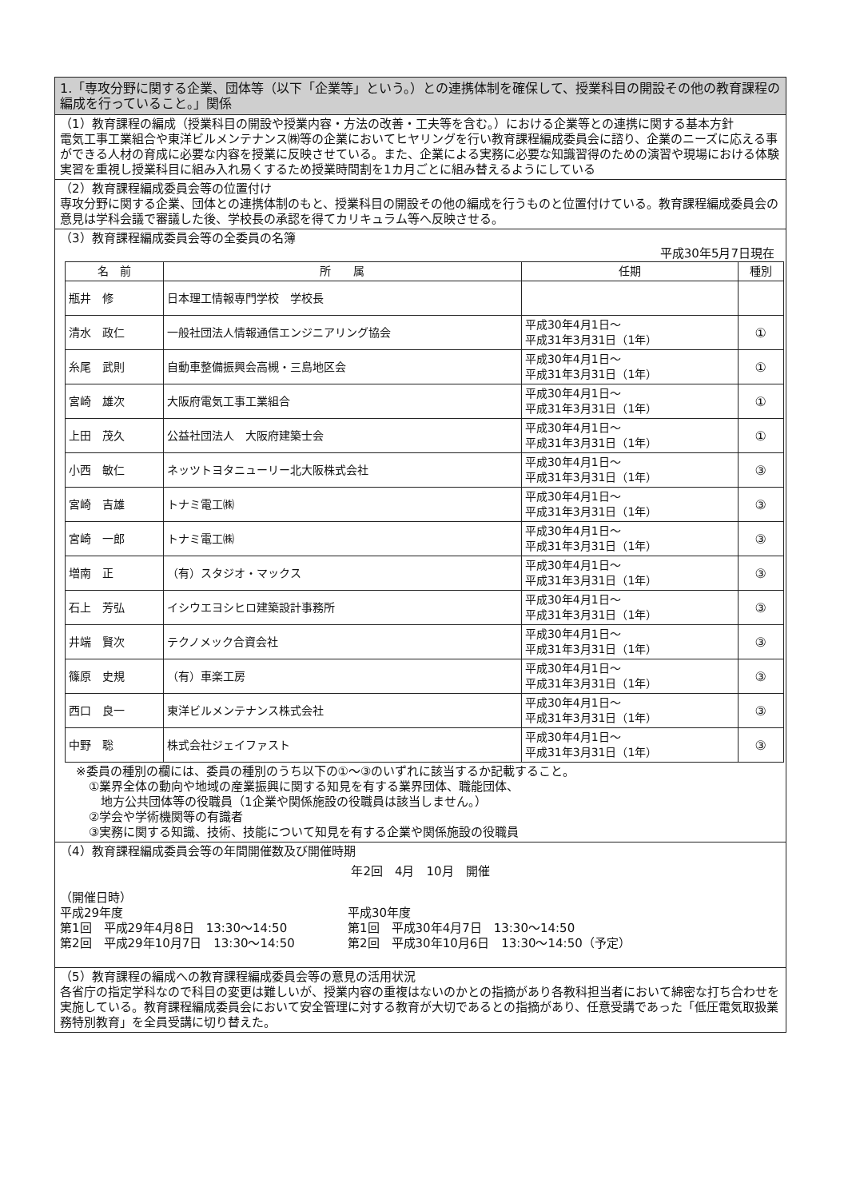1.「専攻分野に関する企業、団体等（以下「企業等」という。）との連携体制を確保して、授業科目の開設その他の教育課程の編成を行っていること。」関係
（1）教育課程の編成（授業科目の開設や授業内容・方法の改善・工夫等を含む。）における企業等との連携に関する基本方針
電気工事工業組合や東洋ビルメンテナンス㈱等の企業においてヒヤリングを行い教育課程編成委員会に諮り、企業のニーズに応える事ができる人材の育成に必要な内容を授業に反映させている。また、企業による実務に必要な知識習得のための演習や現場における体験実習を重視し授業科目に組み入れ易くするため授業時間割を1カ月ごとに組み替えるようにしている
（2）教育課程編成委員会等の位置付け
専攻分野に関する企業、団体との連携体制のもと、授業科目の開設その他の編成を行うものと位置付けている。教育課程編成委員会の意見は学科会議で審議した後、学校長の承認を得てカリキュラム等へ反映させる。
（3）教育課程編成委員会等の全委員の名簿
平成30年5月7日現在
| 名 前 | 所 属 | 任期 | 種別 |
| --- | --- | --- | --- |
| 瓶井 修 | 日本理工情報専門学校 学校長 | | |
| 清水 政仁 | 一般社団法人情報通信エンジニアリング協会 | 平成30年4月1日～ 平成31年3月31日（1年） | ① |
| 糸尾 武則 | 自動車整備振興会高槻・三島地区会 | 平成30年4月1日～ 平成31年3月31日（1年） | ① |
| 宮崎 雄次 | 大阪府電気工事工業組合 | 平成30年4月1日～ 平成31年3月31日（1年） | ① |
| 上田 茂久 | 公益社団法人 大阪府建築士会 | 平成30年4月1日～ 平成31年3月31日（1年） | ① |
| 小西 敏仁 | ネッツトヨタニューリー北大阪株式会社 | 平成30年4月1日～ 平成31年3月31日（1年） | ③ |
| 宮崎 吉雄 | トナミ電工㈱ | 平成30年4月1日～ 平成31年3月31日（1年） | ③ |
| 宮崎 一郎 | トナミ電工㈱ | 平成30年4月1日～ 平成31年3月31日（1年） | ③ |
| 増南 正 | （有）スタジオ・マックス | 平成30年4月1日～ 平成31年3月31日（1年） | ③ |
| 石上 芳弘 | イシウエヨシヒロ建築設計事務所 | 平成30年4月1日～ 平成31年3月31日（1年） | ③ |
| 井端 賢次 | テクノメック合資会社 | 平成30年4月1日～ 平成31年3月31日（1年） | ③ |
| 篠原 史規 | （有）車楽工房 | 平成30年4月1日～ 平成31年3月31日（1年） | ③ |
| 西口 良一 | 東洋ビルメンテナンス株式会社 | 平成30年4月1日～ 平成31年3月31日（1年） | ③ |
| 中野 聡 | 株式会社ジェイファスト | 平成30年4月1日～ 平成31年3月31日（1年） | ③ |
※委員の種別の欄には、委員の種別のうち以下の①～③のいずれに該当するか記載すること。
①業界全体の動向や地域の産業振興に関する知見を有する業界団体、職能団体、
　地方公共団体等の役職員（1企業や関係施設の役職員は該当しません。）
②学会や学術機関等の有識者
③実務に関する知識、技術、技能について知見を有する企業や関係施設の役職員
（4）教育課程編成委員会等の年間開催数及び開催時期
年2回　4月　10月　開催
（開催日時）
平成29年度 平成30年度
第1回　平成29年4月8日　13:30～14:50 第1回　平成30年4月7日　13:30～14:50
第2回　平成29年10月7日　13:30～14:50 第2回　平成30年10月6日　13:30～14:50（予定）
（5）教育課程の編成への教育課程編成委員会等の意見の活用状況
各省庁の指定学科なので科目の変更は難しいが、授業内容の重複はないのかとの指摘があり各教科担当者において綿密な打ち合わせを実施している。教育課程編成委員会において安全管理に対する教育が大切であるとの指摘があり、任意受講であった「低圧電気取扱業務特別教育」を全員受講に切り替えた。